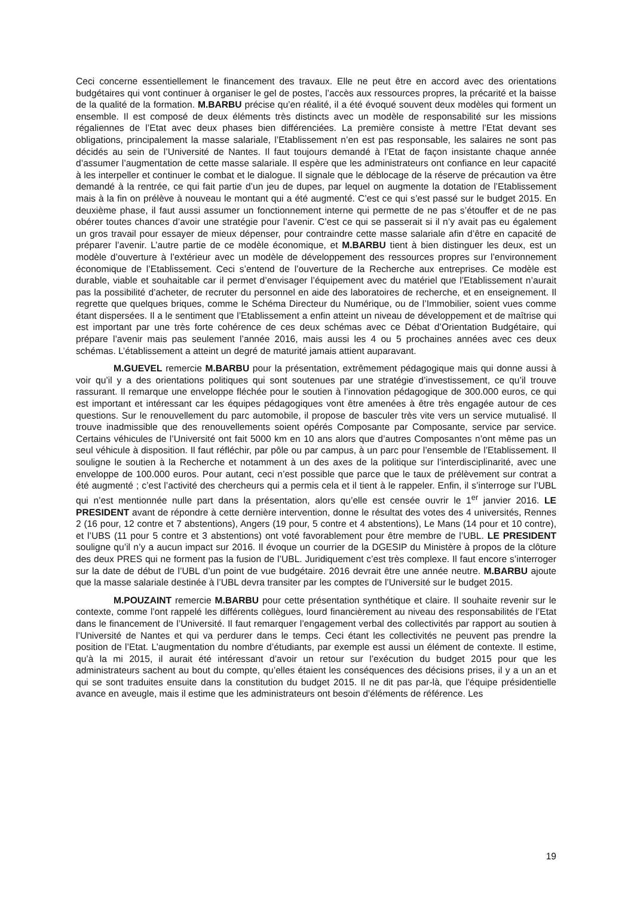Ceci concerne essentiellement le financement des travaux. Elle ne peut être en accord avec des orientations budgétaires qui vont continuer à organiser le gel de postes, l’accès aux ressources propres, la précarité et la baisse de la qualité de la formation. M.BARBU précise qu’en réalité, il a été évoqué souvent deux modèles qui forment un ensemble. Il est composé de deux éléments très distincts avec un modèle de responsabilité sur les missions régaliennes de l’Etat avec deux phases bien différenciées. La première consiste à mettre l’Etat devant ses obligations, principalement la masse salariale, l’Etablissement n’en est pas responsable, les salaires ne sont pas décidés au sein de l’Université de Nantes. Il faut toujours demandé à l’Etat de façon insistante chaque année d’assumer l’augmentation de cette masse salariale. Il espère que les administrateurs ont confiance en leur capacité à les interpeller et continuer le combat et le dialogue. Il signale que le déblocage de la réserve de précaution va être demandé à la rentrée, ce qui fait partie d’un jeu de dupes, par lequel on augmente la dotation de l’Etablissement mais à la fin on prélève à nouveau le montant qui a été augmenté. C’est ce qui s’est passé sur le budget 2015. En deuxième phase, il faut aussi assumer un fonctionnement interne qui permette de ne pas s’étouffer et de ne pas obérer toutes chances d’avoir une stratégie pour l’avenir. C’est ce qui se passerait si il n’y avait pas eu également un gros travail pour essayer de mieux dépenser, pour contraindre cette masse salariale afin d’être en capacité de préparer l’avenir. L’autre partie de ce modèle économique, et M.BARBU tient à bien distinguer les deux, est un modèle d’ouverture à l’extérieur avec un modèle de développement des ressources propres sur l’environnement économique de l’Etablissement. Ceci s’entend de l’ouverture de la Recherche aux entreprises. Ce modèle est durable, viable et souhaitable car il permet d’envisager l’équipement avec du matériel que l’Etablissement n’aurait pas la possibilité d’acheter, de recruter du personnel en aide des laboratoires de recherche, et en enseignement. Il regrette que quelques briques, comme le Schéma Directeur du Numérique, ou de l’Immobilier, soient vues comme étant dispersées. Il a le sentiment que l’Etablissement a enfin atteint un niveau de développement et de maîtrise qui est important par une très forte cohérence de ces deux schémas avec ce Débat d’Orientation Budgétaire, qui prépare l’avenir mais pas seulement l’année 2016, mais aussi les 4 ou 5 prochaines années avec ces deux schémas. L’établissement a atteint un degré de maturité jamais attient auparavant.
M.GUEVEL remercie M.BARBU pour la présentation, extrêmement pédagogique mais qui donne aussi à voir qu’il y a des orientations politiques qui sont soutenues par une stratégie d’investissement, ce qu’il trouve rassurant. Il remarque une enveloppe fléchée pour le soutien à l’innovation pédagogique de 300.000 euros, ce qui est important et intéressant car les équipes pédagogiques vont être amenées à être très engagée autour de ces questions. Sur le renouvellement du parc automobile, il propose de basculer très vite vers un service mutualisé. Il trouve inadmissible que des renouvellements soient opérés Composante par Composante, service par service. Certains véhicules de l’Université ont fait 5000 km en 10 ans alors que d’autres Composantes n’ont même pas un seul véhicule à disposition. Il faut réfléchir, par pôle ou par campus, à un parc pour l’ensemble de l’Etablissement. Il souligne le soutien à la Recherche et notamment à un des axes de la politique sur l’interdisciplinarité, avec une enveloppe de 100.000 euros. Pour autant, ceci n’est possible que parce que le taux de prélèvement sur contrat a été augmenté ; c’est l’activité des chercheurs qui a permis cela et il tient à le rappeler. Enfin, il s’interroge sur l’UBL qui n’est mentionnée nulle part dans la présentation, alors qu’elle est censée ouvrir le 1<sup>er</sup> janvier 2016. LE PRESIDENT avant de répondre à cette dernière intervention, donne le résultat des votes des 4 universités, Rennes 2 (16 pour, 12 contre et 7 abstentions), Angers (19 pour, 5 contre et 4 abstentions), Le Mans (14 pour et 10 contre), et l’UBS (11 pour 5 contre et 3 abstentions) ont voté favorablement pour être membre de l’UBL. LE PRESIDENT souligne qu’il n’y a aucun impact sur 2016. Il évoque un courrier de la DGESIP du Ministère à propos de la clôture des deux PRES qui ne forment pas la fusion de l’UBL. Juridiquement c’est très complexe. Il faut encore s’interroger sur la date de début de l’UBL d’un point de vue budgétaire. 2016 devrait être une année neutre. M.BARBU ajoute que la masse salariale destinée à l’UBL devra transiter par les comptes de l’Université sur le budget 2015.
M.POUZAINT remercie M.BARBU pour cette présentation synthétique et claire. Il souhaite revenir sur le contexte, comme l’ont rappelé les différents collègues, lourd financièrement au niveau des responsabilités de l’Etat dans le financement de l’Université. Il faut remarquer l’engagement verbal des collectivités par rapport au soutien à l’Université de Nantes et qui va perdurer dans le temps. Ceci étant les collectivités ne peuvent pas prendre la position de l’Etat. L’augmentation du nombre d’étudiants, par exemple est aussi un élément de contexte. Il estime, qu’à la mi 2015, il aurait été intéressant d’avoir un retour sur l’exécution du budget 2015 pour que les administrateurs sachent au bout du compte, qu’elles étaient les conséquences des décisions prises, il y a un an et qui se sont traduites ensuite dans la constitution du budget 2015. Il ne dit pas par-là, que l’équipe présidentielle avance en aveugle, mais il estime que les administrateurs ont besoin d’éléments de référence. Les
19